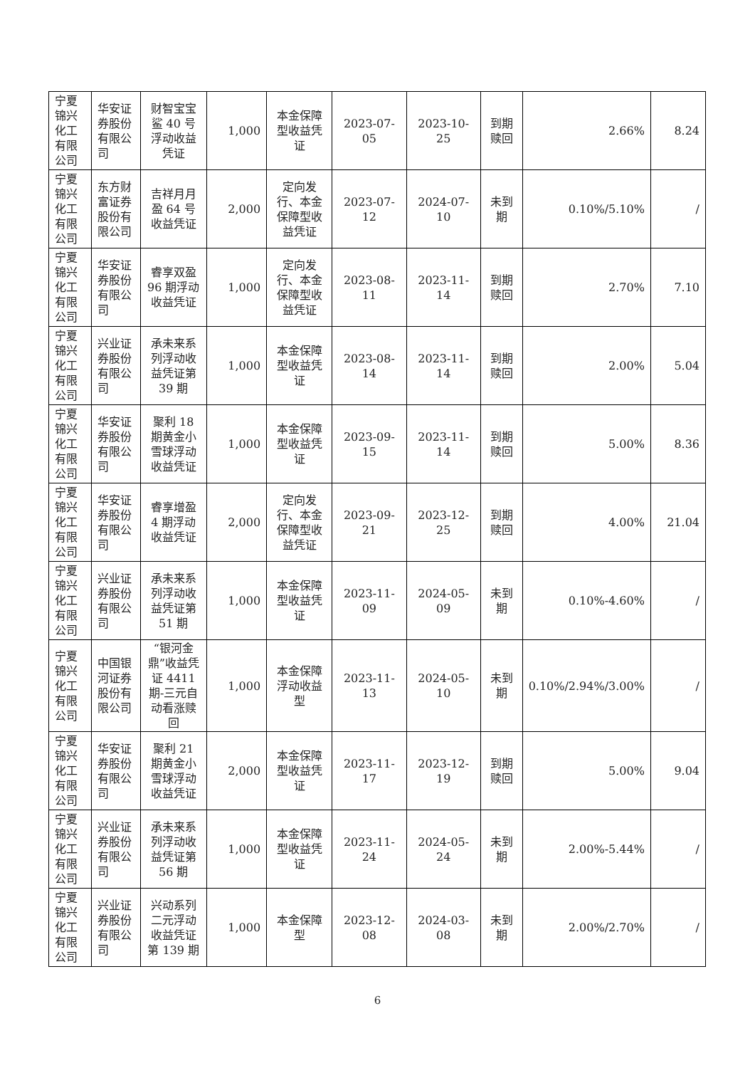| 宁夏锦兴化工有限公司 | 华安证券股份有限公司 | 财智宝宝鲨 40 号浮动收益凭证 | 1,000 | 本金保障型收益凭证 | 2023-07-05 | 2023-10-25 | 到期赎回 | 2.66% | 8.24 |
| 宁夏锦兴化工有限公司 | 东方财富证券股份有限公司 | 吉祥月月盈 64 号收益凭证 | 2,000 | 定向发行、本金保障型收益凭证 | 2023-07-12 | 2024-07-10 | 未到期 | 0.10%/5.10% | / |
| 宁夏锦兴化工有限公司 | 华安证券股份有限公司 | 睿享双盈 96 期浮动收益凭证 | 1,000 | 定向发行、本金保障型收益凭证 | 2023-08-11 | 2023-11-14 | 到期赎回 | 2.70% | 7.10 |
| 宁夏锦兴化工有限公司 | 兴业证券股份有限公司 | 承未来系列浮动收益凭证第 39 期 | 1,000 | 本金保障型收益凭证 | 2023-08-14 | 2023-11-14 | 到期赎回 | 2.00% | 5.04 |
| 宁夏锦兴化工有限公司 | 华安证券股份有限公司 | 聚利 18 期黄金小雪球浮动收益凭证 | 1,000 | 本金保障型收益凭证 | 2023-09-15 | 2023-11-14 | 到期赎回 | 5.00% | 8.36 |
| 宁夏锦兴化工有限公司 | 华安证券股份有限公司 | 睿享增盈 4 期浮动收益凭证 | 2,000 | 定向发行、本金保障型收益凭证 | 2023-09-21 | 2023-12-25 | 到期赎回 | 4.00% | 21.04 |
| 宁夏锦兴化工有限公司 | 兴业证券股份有限公司 | 承未来系列浮动收益凭证第 51 期 | 1,000 | 本金保障型收益凭证 | 2023-11-09 | 2024-05-09 | 未到期 | 0.10%-4.60% | / |
| 宁夏锦兴化工有限公司 | 中国银河证券股份有限公司 | “银河金鼎”收益凭证 4411 期-三元自动看涨赎回 | 1,000 | 本金保障浮动收益型 | 2023-11-13 | 2024-05-10 | 未到期 | 0.10%/2.94%/3.00% | / |
| 宁夏锦兴化工有限公司 | 华安证券股份有限公司 | 聚利 21 期黄金小雪球浮动收益凭证 | 2,000 | 本金保障型收益凭证 | 2023-11-17 | 2023-12-19 | 到期赎回 | 5.00% | 9.04 |
| 宁夏锦兴化工有限公司 | 兴业证券股份有限公司 | 承未来系列浮动收益凭证第 56 期 | 1,000 | 本金保障型收益凭证 | 2023-11-24 | 2024-05-24 | 未到期 | 2.00%-5.44% | / |
| 宁夏锦兴化工有限公司 | 兴业证券股份有限公司 | 兴动系列二元浮动收益凭证第 139 期 | 1,000 | 本金保障型 | 2023-12-08 | 2024-03-08 | 未到期 | 2.00%/2.70% | / |
6